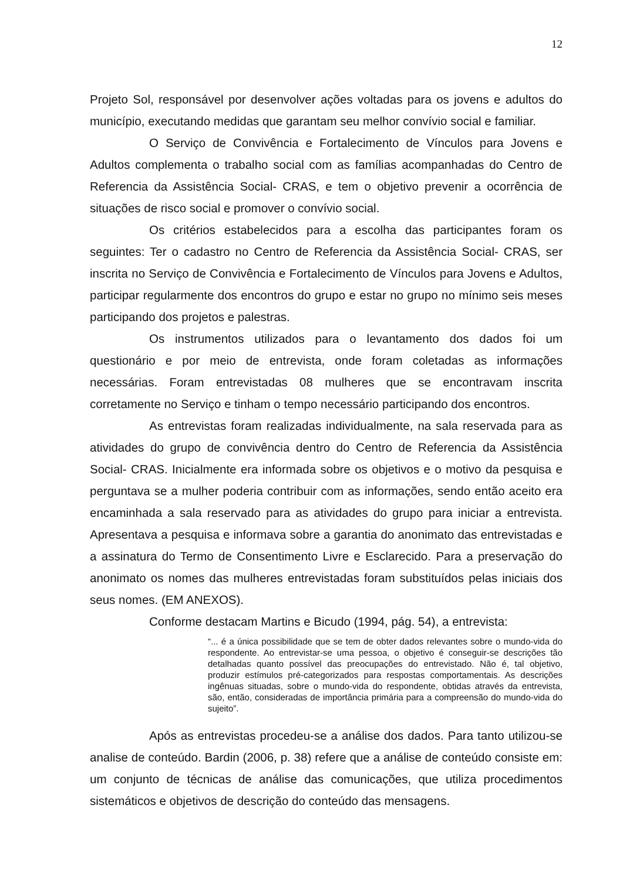12
Projeto Sol, responsável por desenvolver ações voltadas para os jovens e adultos do município, executando medidas que garantam seu melhor convívio social e familiar.
O Serviço de Convivência e Fortalecimento de Vínculos para Jovens e Adultos complementa o trabalho social com as famílias acompanhadas do Centro de Referencia da Assistência Social- CRAS, e tem o objetivo prevenir a ocorrência de situações de risco social e promover o convívio social.
Os critérios estabelecidos para a escolha das participantes foram os seguintes: Ter o cadastro no Centro de Referencia da Assistência Social- CRAS, ser inscrita no Serviço de Convivência e Fortalecimento de Vínculos para Jovens e Adultos, participar regularmente dos encontros do grupo e estar no grupo no mínimo seis meses participando dos projetos e palestras.
Os instrumentos utilizados para o levantamento dos dados foi um questionário e por meio de entrevista, onde foram coletadas as informações necessárias. Foram entrevistadas 08 mulheres que se encontravam inscrita corretamente no Serviço e tinham o tempo necessário participando dos encontros.
As entrevistas foram realizadas individualmente, na sala reservada para as atividades do grupo de convivência dentro do Centro de Referencia da Assistência Social- CRAS. Inicialmente era informada sobre os objetivos e o motivo da pesquisa e perguntava se a mulher poderia contribuir com as informações, sendo então aceito era encaminhada a sala reservado para as atividades do grupo para iniciar a entrevista. Apresentava a pesquisa e informava sobre a garantia do anonimato das entrevistadas e a assinatura do Termo de Consentimento Livre e Esclarecido. Para a preservação do anonimato os nomes das mulheres entrevistadas foram substituídos pelas iniciais dos seus nomes. (EM ANEXOS).
Conforme destacam Martins e Bicudo (1994, pág. 54), a entrevista:
“... é a única possibilidade que se tem de obter dados relevantes sobre o mundo-vida do respondente. Ao entrevistar-se uma pessoa, o objetivo é conseguir-se descrições tão detalhadas quanto possível das preocupações do entrevistado. Não é, tal objetivo, produzir estímulos pré-categorizados para respostas comportamentais. As descrições ingênuas situadas, sobre o mundo-vida do respondente, obtidas através da entrevista, são, então, consideradas de importância primária para a compreensão do mundo-vida do sujeito”.
Após as entrevistas procedeu-se a análise dos dados. Para tanto utilizou-se analise de conteúdo. Bardin (2006, p. 38) refere que a análise de conteúdo consiste em: um conjunto de técnicas de análise das comunicações, que utiliza procedimentos sistemáticos e objetivos de descrição do conteúdo das mensagens.